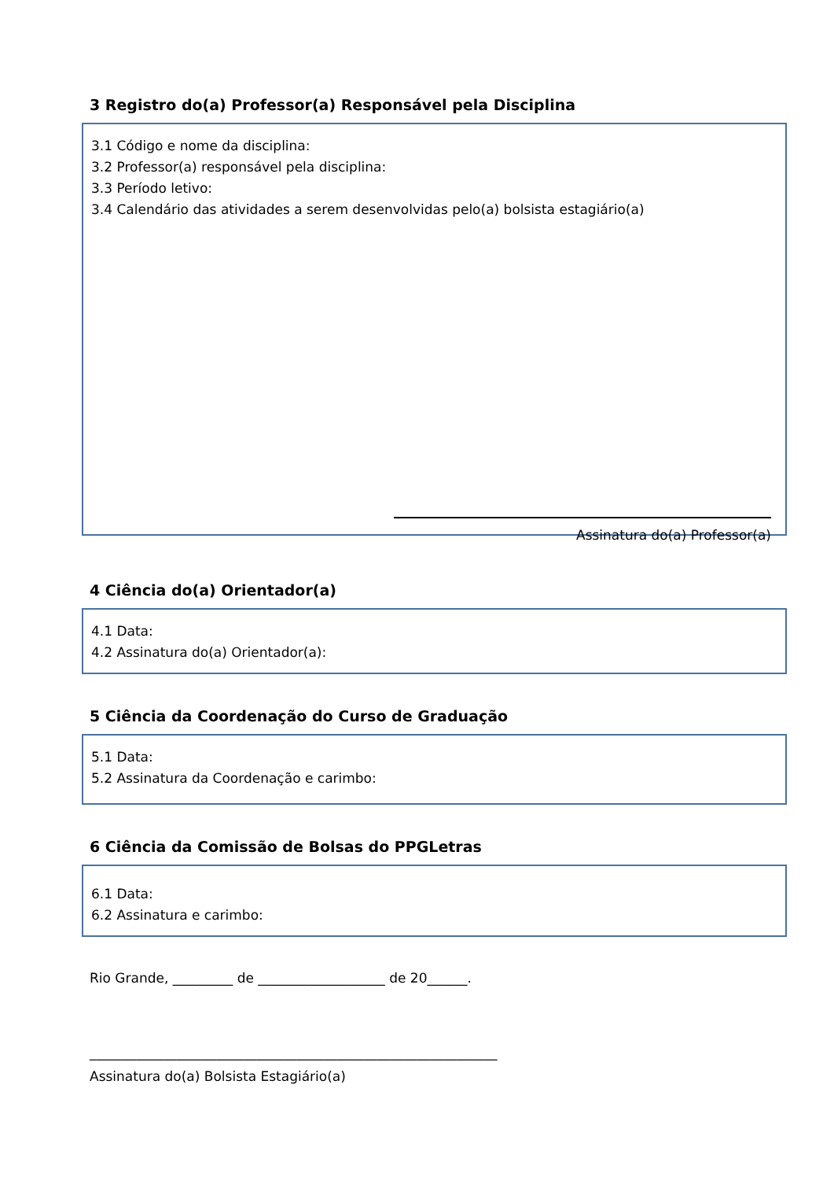3 Registro do(a) Professor(a) Responsável pela Disciplina
3.1 Código e nome da disciplina:
3.2 Professor(a) responsável pela disciplina:
3.3 Período letivo:
3.4 Calendário das atividades a serem desenvolvidas pelo(a) bolsista estagiário(a)
Assinatura do(a) Professor(a)
4 Ciência do(a) Orientador(a)
4.1 Data:
4.2 Assinatura do(a) Orientador(a):
5 Ciência da Coordenação do Curso de Graduação
5.1 Data:
5.2 Assinatura da Coordenação e carimbo:
6 Ciência da Comissão de Bolsas do PPGLetras
6.1 Data:
6.2 Assinatura e carimbo:
Rio Grande, _________ de ___________________ de 20______.
_____________________________________________________________
Assinatura do(a) Bolsista Estagiário(a)